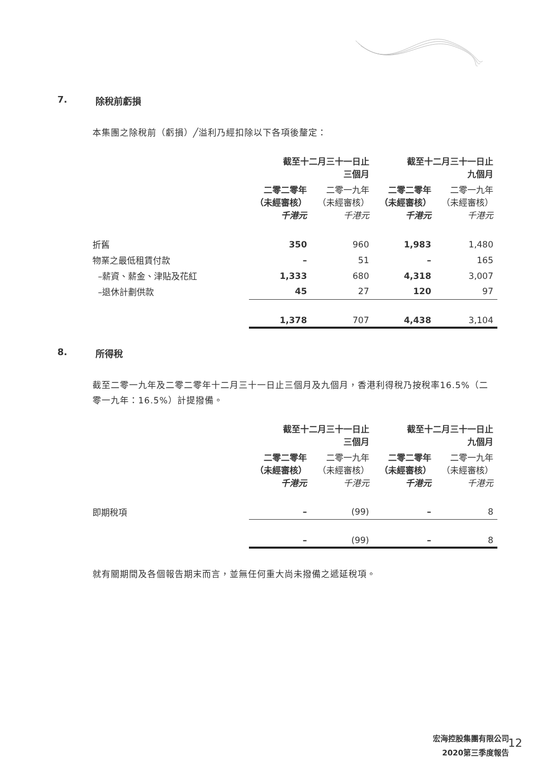7. 除稅前虧損
本集團之除稅前（虧損）╱溢利乃經扣除以下各項後釐定：
| | 截至十二月三十一日止 三個月 | | 截至十二月三十一日止 九個月 | |
| | 二零二零年 （未經審核） 千港元 | 二零一九年 （未經審核） 千港元 | 二零二零年 （未經審核） 千港元 | 二零一九年 （未經審核） 千港元 |
| 折舊 | 350 | 960 | 1,983 | 1,480 |
| 物業之最低租賃付款 | – | 51 | – | 165 |
| –薪資、薪金、津貼及花紅 | 1,333 | 680 | 4,318 | 3,007 |
| –退休計劃供款 | 45 | 27 | 120 | 97 |
| | 1,378 | 707 | 4,438 | 3,104 |
8. 所得稅
截至二零一九年及二零二零年十二月三十一日止三個月及九個月，香港利得稅乃按稅率16.5%（二零一九年：16.5%）計提撥備。
| | 截至十二月三十一日止 三個月 | | 截至十二月三十一日止 九個月 | |
| | 二零二零年 （未經審核） 千港元 | 二零一九年 （未經審核） 千港元 | 二零二零年 （未經審核） 千港元 | 二零一九年 （未經審核） 千港元 |
| 即期稅項 | – | (99) | – | 8 |
| | – | (99) | – | 8 |
就有關期間及各個報告期末而言，並無任何重大尚未撥備之遞延稅項。
宏海控股集團有限公司
2020第三季度報告
12